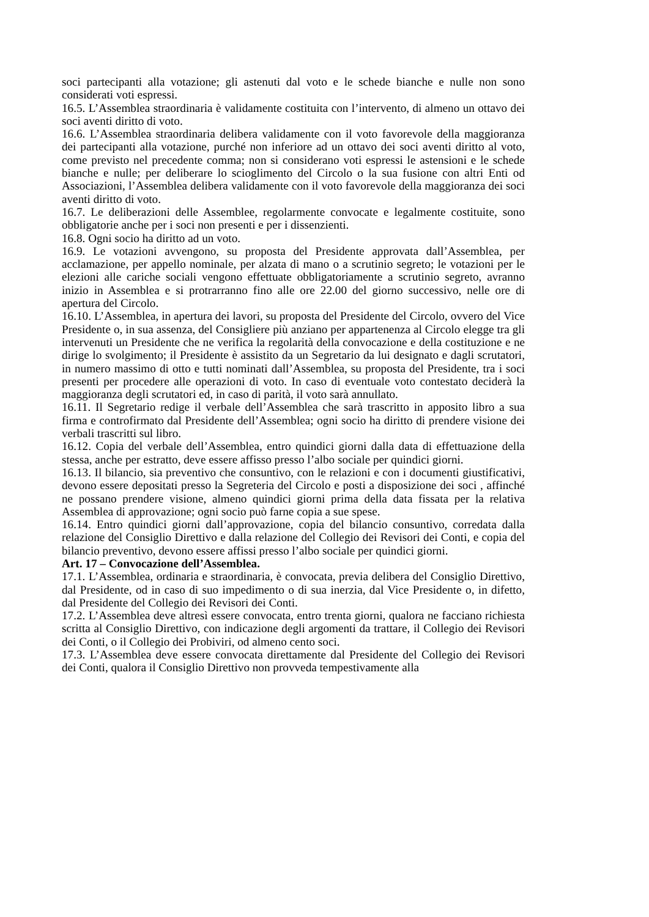soci partecipanti alla votazione; gli astenuti dal voto e le schede bianche e nulle non sono considerati voti espressi.
16.5. L’Assemblea straordinaria è validamente costituita con l’intervento, di almeno un ottavo dei soci aventi diritto di voto.
16.6. L’Assemblea straordinaria delibera validamente con il voto favorevole della maggioranza dei partecipanti alla votazione, purché non inferiore ad un ottavo dei soci aventi diritto al voto, come previsto nel precedente comma; non si considerano voti espressi le astensioni e le schede bianche e nulle; per deliberare lo scioglimento del Circolo o la sua fusione con altri Enti od Associazioni, l’Assemblea delibera validamente con il voto favorevole della maggioranza dei soci aventi diritto di voto.
16.7. Le deliberazioni delle Assemblee, regolarmente convocate e legalmente costituite, sono obbligatorie anche per i soci non presenti e per i dissenzienti.
16.8. Ogni socio ha diritto ad un voto.
16.9. Le votazioni avvengono, su proposta del Presidente approvata dall’Assemblea, per acclamazione, per appello nominale, per alzata di mano o a scrutinio segreto; le votazioni per le elezioni alle cariche sociali vengono effettuate obbligatoriamente a scrutinio segreto, avranno inizio in Assemblea e si protrarranno fino alle ore 22.00 del giorno successivo, nelle ore di apertura del Circolo.
16.10. L’Assemblea, in apertura dei lavori, su proposta del Presidente del Circolo, ovvero del Vice Presidente o, in sua assenza, del Consigliere più anziano per appartenenza al Circolo elegge tra gli intervenuti un Presidente che ne verifica la regolarità della convocazione e della costituzione e ne dirige lo svolgimento; il Presidente è assistito da un Segretario da lui designato e dagli scrutatori, in numero massimo di otto e tutti nominati dall’Assemblea, su proposta del Presidente, tra i soci presenti per procedere alle operazioni di voto. In caso di eventuale voto contestato deciderà la maggioranza degli scrutatori ed, in caso di parità, il voto sarà annullato.
16.11. Il Segretario redige il verbale dell’Assemblea che sarà trascritto in apposito libro a sua firma e controfirmato dal Presidente dell’Assemblea; ogni socio ha diritto di prendere visione dei verbali trascritti sul libro.
16.12. Copia del verbale dell’Assemblea, entro quindici giorni dalla data di effettuazione della stessa, anche per estratto, deve essere affisso presso l’albo sociale per quindici giorni.
16.13. Il bilancio, sia preventivo che consuntivo, con le relazioni e con i documenti giustificativi, devono essere depositati presso la Segreteria del Circolo e posti a disposizione dei soci , affinché ne possano prendere visione, almeno quindici giorni prima della data fissata per la relativa Assemblea di approvazione; ogni socio può farne copia a sue spese.
16.14. Entro quindici giorni dall’approvazione, copia del bilancio consuntivo, corredata dalla relazione del Consiglio Direttivo e dalla relazione del Collegio dei Revisori dei Conti, e copia del bilancio preventivo, devono essere affissi presso l’albo sociale per quindici giorni.
Art. 17 – Convocazione dell’Assemblea.
17.1. L’Assemblea, ordinaria e straordinaria, è convocata, previa delibera del Consiglio Direttivo, dal Presidente, od in caso di suo impedimento o di sua inerzia, dal Vice Presidente o, in difetto, dal Presidente del Collegio dei Revisori dei Conti.
17.2. L’Assemblea deve altresì essere convocata, entro trenta giorni, qualora ne facciano richiesta scritta al Consiglio Direttivo, con indicazione degli argomenti da trattare, il Collegio dei Revisori dei Conti, o il Collegio dei Probiviri, od almeno cento soci.
17.3. L’Assemblea deve essere convocata direttamente dal Presidente del Collegio dei Revisori dei Conti, qualora il Consiglio Direttivo non provveda tempestivamente alla